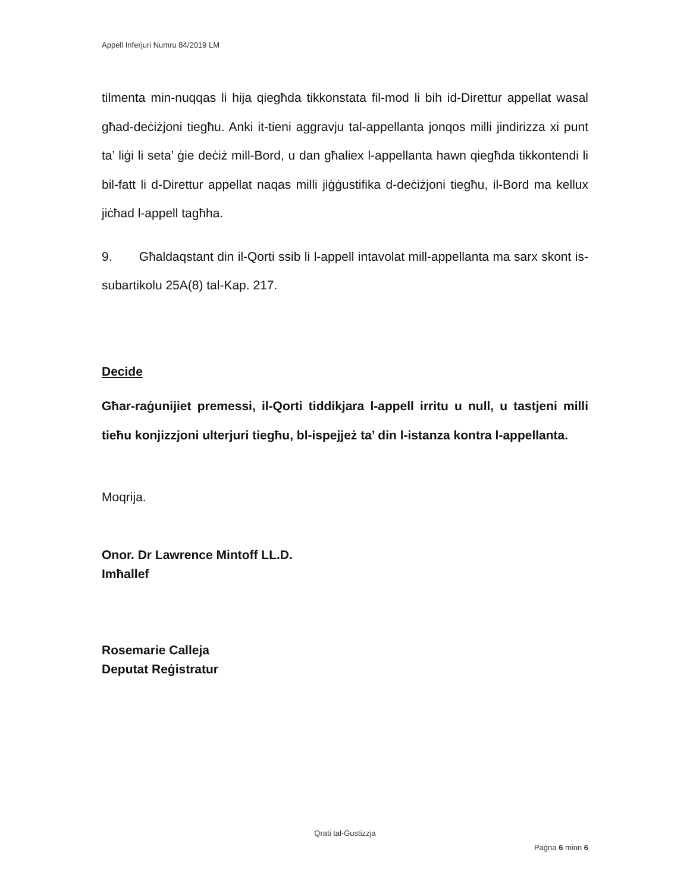Appell Inferjuri Numru 84/2019 LM
tilmenta min-nuqqas li hija qiegħda tikkonstata fil-mod li bih id-Direttur appellat wasal għad-deċiżjoni tiegħu. Anki it-tieni aggravju tal-appellanta jonqos milli jindirizza xi punt ta’ liġi li seta’ ġie deċiż mill-Bord, u dan għaliex l-appellanta hawn qiegħda tikkontendi li bil-fatt li d-Direttur appellat naqas milli jiġġustifika d-deċiżjoni tiegħu, il-Bord ma kellux jiċħad l-appell tagħha.
9. Għaldaqstant din il-Qorti ssib li l-appell intavolat mill-appellanta ma sarx skont is-subartikolu 25A(8) tal-Kap. 217.
Decide
Għar-raġunijiet premessi, il-Qorti tiddikjara l-appell irritu u null, u tastjeni milli tieħu konjizzjoni ulterjuri tiegħu, bl-ispejjeż ta’ din l-istanza kontra l-appellanta.
Moqrija.
Onor. Dr Lawrence Mintoff LL.D.
Imħallef
Rosemarie Calleja
Deputat Reġistratur
Qrati tal-Ġustizzja
Paġna 6 minn 6